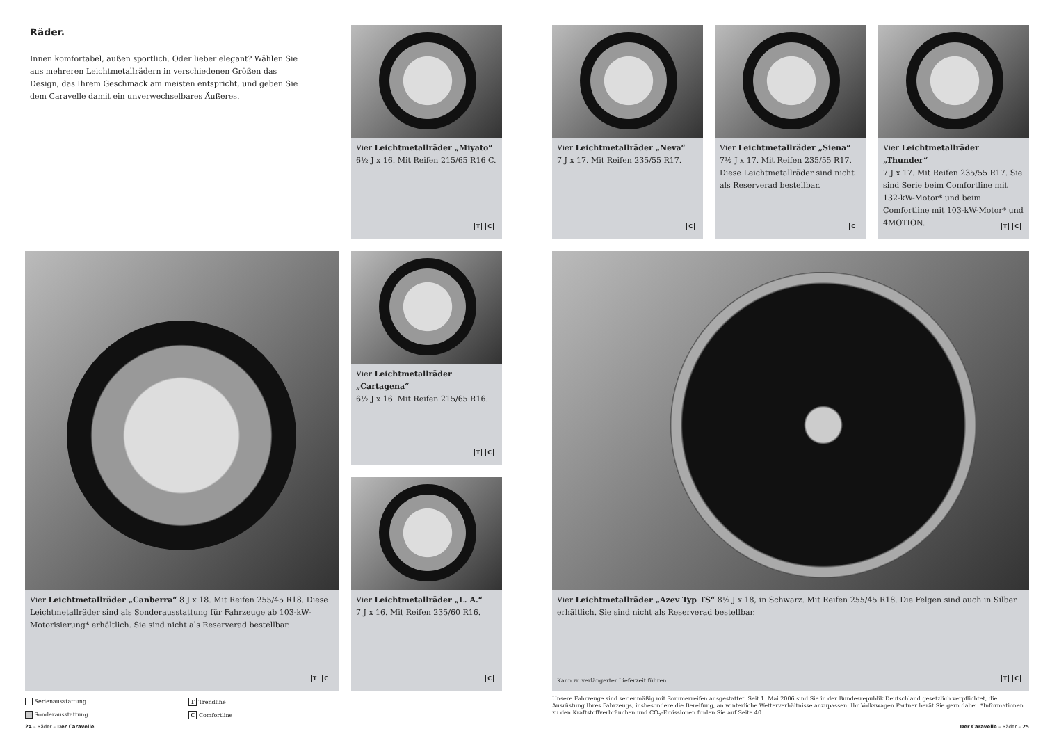Räder.
Innen komfortabel, außen sportlich. Oder lieber elegant? Wählen Sie aus mehreren Leichtmetallrädern in verschiedenen Größen das Design, das Ihrem Geschmack am meisten entspricht, und geben Sie dem Caravelle damit ein unverwechselbares Äußeres.
Vier Leichtmetallräder „Miyato“
6½ J x 16. Mit Reifen 215/65 R16 C.
T C
Vier Leichtmetallräder „Neva“
7 J x 17. Mit Reifen 235/55 R17.
C
Vier Leichtmetallräder „Siena“
7½ J x 17. Mit Reifen 235/55 R17. Diese Leichtmetallräder sind nicht als Reserverad bestellbar.
C
Vier Leichtmetallräder „Thunder“
7 J x 17. Mit Reifen 235/55 R17. Sie sind Serie beim Comfortline mit 132-kW-Motor* und beim Comfortline mit 103-kW-Motor* und 4MOTION.
T C
Vier Leichtmetallräder „Canberra“ 8 J x 18. Mit Reifen 255/45 R18. Diese Leichtmetallräder sind als Sonderausstattung für Fahrzeuge ab 103-kW-Motorisierung* erhältlich. Sie sind nicht als Reserverad bestellbar.
T C
Vier Leichtmetallräder „Cartagena“
6½ J x 16. Mit Reifen 215/65 R16.
T C
Vier Leichtmetallräder „L. A.“
7 J x 16. Mit Reifen 235/60 R16.
C
Vier Leichtmetallräder „Azev Typ TS“ 8½ J x 18, in Schwarz. Mit Reifen 255/45 R18. Die Felgen sind auch in Silber erhältlich. Sie sind nicht als Reserverad bestellbar.
Kann zu verlängerter Lieferzeit führen.
T C
Serienausstattung T Trendline
Sonderausstattung C Comfortline
Unsere Fahrzeuge sind serienmäßig mit Sommerreifen ausgestattet. Seit 1. Mai 2006 sind Sie in der Bundesrepublik Deutschland gesetzlich verpflichtet, die Ausrüstung Ihres Fahrzeugs, insbesondere die Bereifung, an winterliche Wetterverhältnisse anzupassen. Ihr Volkswagen Partner berät Sie gern dabei. *Informationen zu den Kraftstoffverbräuchen und CO<sub>2</sub>-Emissionen finden Sie auf Seite 40.
24 – Räder – Der Caravelle Der Caravelle – Räder – 25